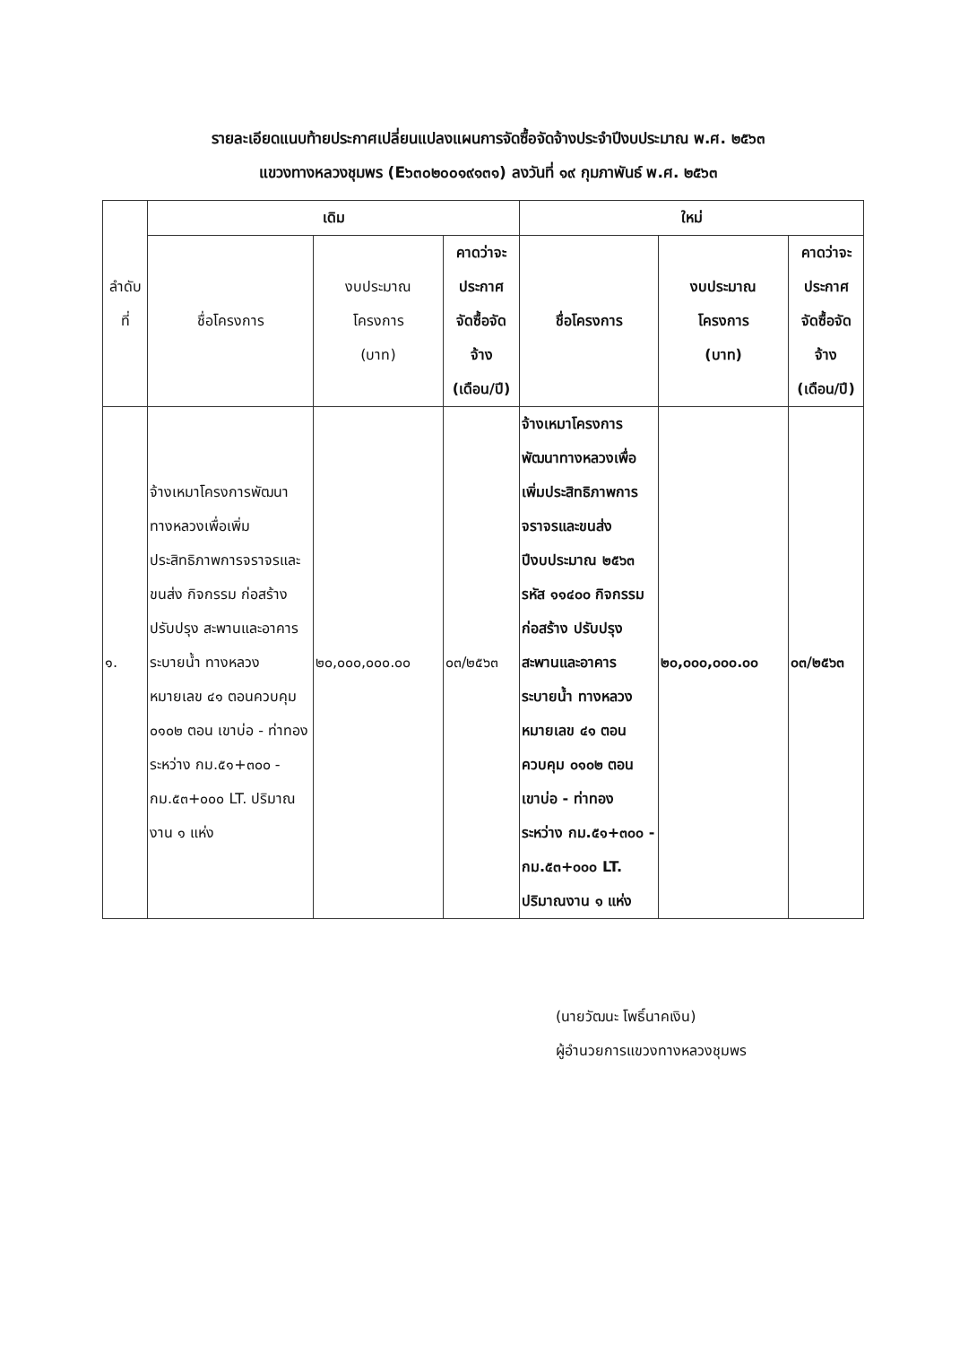รายละเอียดแนบท้ายประกาศเปลี่ยนแปลงแผนการจัดซื้อจัดจ้างประจำปีงบประมาณ พ.ศ. ๒๕๖๓
แขวงทางหลวงชุมพร (E๖๓๐๒๐๐๑๙๑๓๑) ลงวันที่ ๑๙ กุมภาพันธ์ พ.ศ. ๒๕๖๓
| ลำดับ ที่ | เดิม | | | ใหม่ | | |
| --- | --- | --- | --- | --- | --- | --- |
| | ชื่อโครงการ | งบประมาณ โครงการ (บาท) | คาดว่าจะ ประกาศ จัดซื้อจัด จ้าง (เดือน/ปี) | ชื่อโครงการ | งบประมาณ โครงการ (บาท) | คาดว่าจะ ประกาศ จัดซื้อจัด จ้าง (เดือน/ปี) |
| ๑. | จ้างเหมาโครงการพัฒนาทางหลวงเพื่อเพิ่มประสิทธิภาพการจราจรและขนส่ง กิจกรรม ก่อสร้าง ปรับปรุง สะพานและอาคารระบายน้ำ ทางหลวงหมายเลข ๔๑ ตอนควบคุม ๐๑๐๒ ตอน เขาบ่อ - ท่าทอง ระหว่าง กม.๕๑+๓๐๐ - กม.๕๓+๐๐๐ LT. ปริมาณงาน ๑ แห่ง | ๒๐,๐๐๐,๐๐๐.๐๐ | ๐๓/๒๕๖๓ | จ้างเหมาโครงการพัฒนาทางหลวงเพื่อเพิ่มประสิทธิภาพการจราจรและขนส่งปีงบประมาณ ๒๕๖๓ รหัส ๑๑๔๐๐ กิจกรรม ก่อสร้าง ปรับปรุง สะพานและอาคาร ระบายน้ำ ทางหลวง หมายเลข ๔๑ ตอน ควบคุม ๐๑๐๒ ตอน เขาบ่อ - ท่าทอง ระหว่าง กม.๕๑+๓๐๐ - กม.๕๓+๐๐๐ LT. ปริมาณงาน ๑ แห่ง | ๒๐,๐๐๐,๐๐๐.๐๐ | ๐๓/๒๕๖๓ |
(นายวัฒนะ โพธิ์นาคเงิน)
ผู้อำนวยการแขวงทางหลวงชุมพร